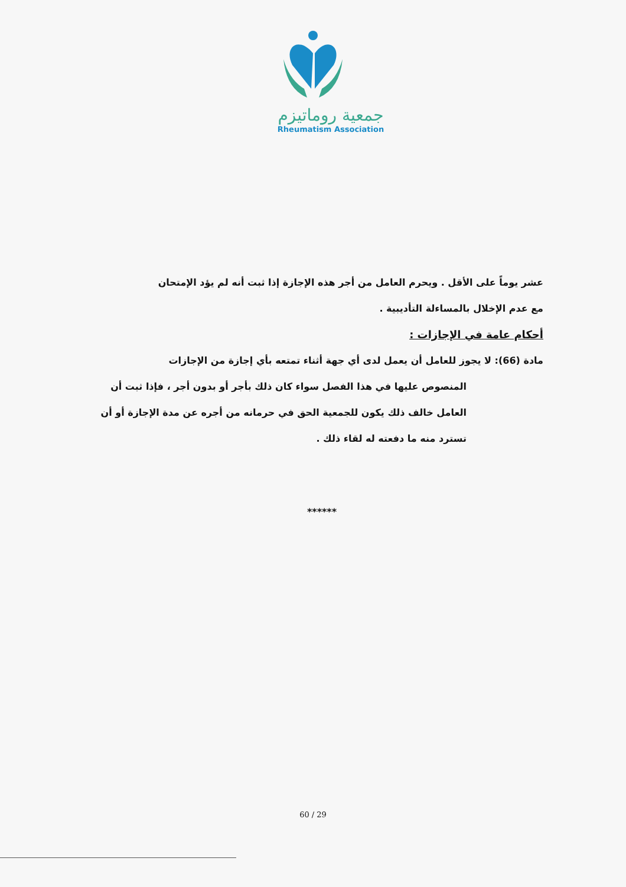جمعية روماتيزم
Rheumatism Association
عشر يوماً على الأقل . ويحرم العامل من أجر هذه الإجازة إذا ثبت أنه لم يؤد الإمتحان
مع عدم الإخلال بالمساءلة التأديبية .
أحكام عامة في الإجازات :
مادة (66): لا يجوز للعامل أن يعمل لدى أي جهة أثناء تمتعه بأي إجازة من الإجازات
المنصوص عليها في هذا الفصل سواء كان ذلك بأجر أو بدون أجر ، فإذا ثبت أن العامل خالف ذلك يكون للجمعية الحق في حرمانه من أجره عن مدة الإجازة أو أن تسترد منه ما دفعته له لقاء ذلك .
******
60 / 29